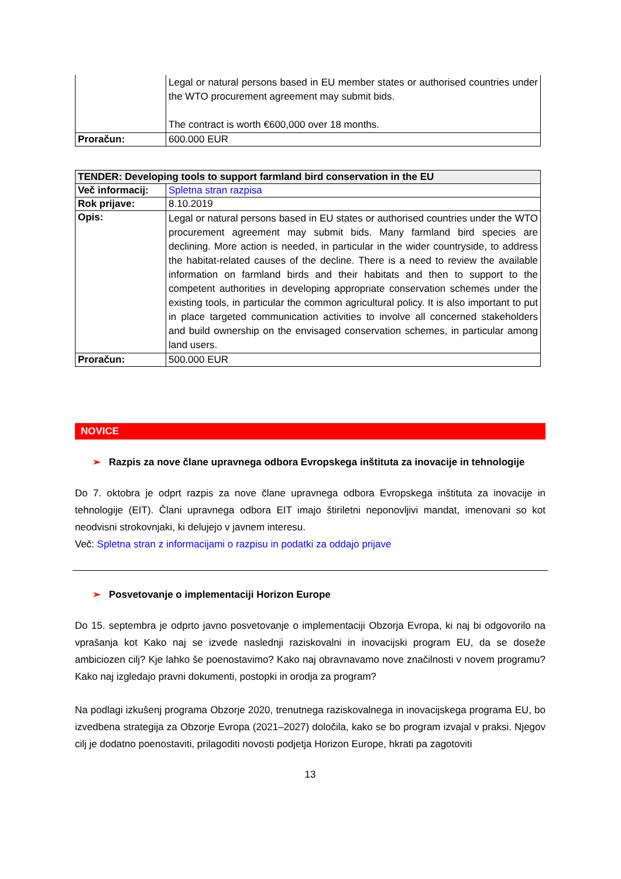| | Legal or natural persons based in EU member states or authorised countries under the WTO procurement agreement may submit bids. The contract is worth €600,000 over 18 months. |
| Proračun: | 600.000 EUR |
| TENDER: Developing tools to support farmland bird conservation in the EU | |
| --- | --- |
| Več informacij: | Spletna stran razpisa |
| Rok prijave: | 8.10.2019 |
| Opis: | Legal or natural persons based in EU states or authorised countries under the WTO procurement agreement may submit bids. Many farmland bird species are declining. More action is needed, in particular in the wider countryside, to address the habitat-related causes of the decline. There is a need to review the available information on farmland birds and their habitats and then to support to the competent authorities in developing appropriate conservation schemes under the existing tools, in particular the common agricultural policy. It is also important to put in place targeted communication activities to involve all concerned stakeholders and build ownership on the envisaged conservation schemes, in particular among land users. |
| Proračun: | 500.000 EUR |
NOVICE
➢ Razpis za nove člane upravnega odbora Evropskega inštituta za inovacije in tehnologije
Do 7. oktobra je odprt razpis za nove člane upravnega odbora Evropskega inštituta za inovacije in tehnologije (EIT). Člani upravnega odbora EIT imajo štiriletni neponovljivi mandat, imenovani so kot neodvisni strokovnjaki, ki delujejo v javnem interesu.
Več: Spletna stran z informacijami o razpisu in podatki za oddajo prijave
➢ Posvetovanje o implementaciji Horizon Europe
Do 15. septembra je odprto javno posvetovanje o implementaciji Obzorja Evropa, ki naj bi odgovorilo na vprašanja kot Kako naj se izvede naslednji raziskovalni in inovacijski program EU, da se doseže ambiciozen cilj? Kje lahko še poenostavimo? Kako naj obravnavamo nove značilnosti v novem programu? Kako naj izgledajo pravni dokumenti, postopki in orodja za program?
Na podlagi izkušenj programa Obzorje 2020, trenutnega raziskovalnega in inovacijskega programa EU, bo izvedbena strategija za Obzorje Evropa (2021–2027) določila, kako se bo program izvajal v praksi. Njegov cilj je dodatno poenostaviti, prilagoditi novosti podjetja Horizon Europe, hkrati pa zagotoviti
13